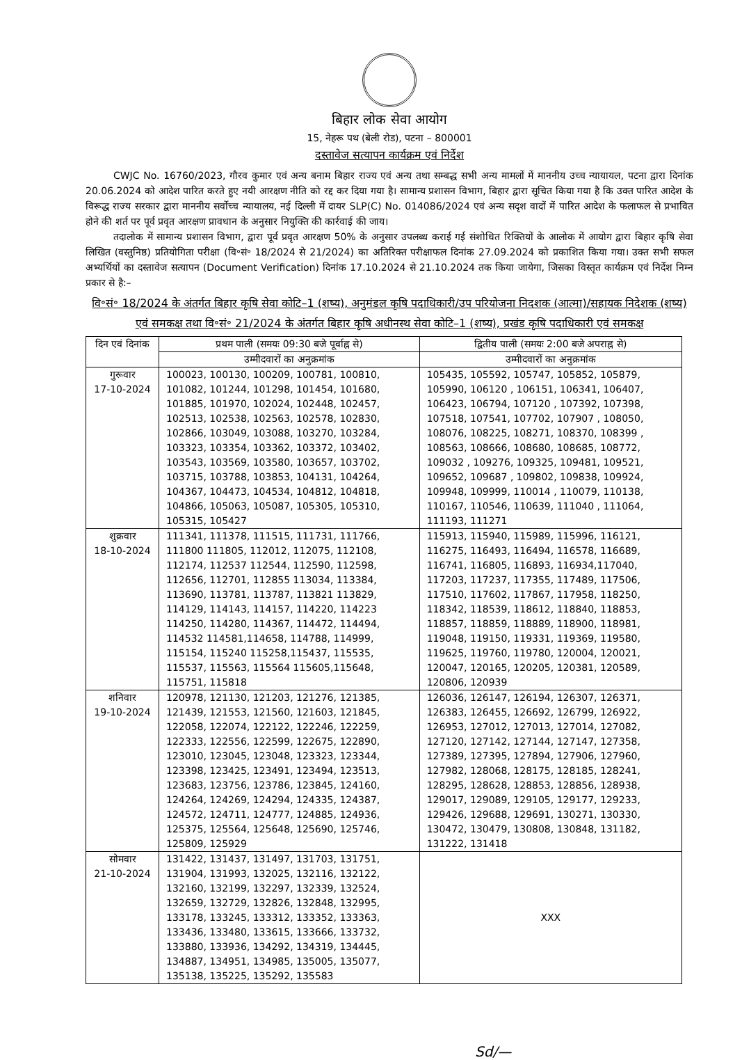बिहार लोक सेवा आयोग
15, नेहरू पथ (बेली रोड), पटना – 800001
दस्तावेज सत्यापन कार्यक्रम एवं निर्देश
CWJC No. 16760/2023, गौरव कुमार एवं अन्य बनाम बिहार राज्य एवं अन्य तथा सम्बद्ध सभी अन्य मामलों में माननीय उच्च न्यायायल, पटना द्वारा दिनांक 20.06.2024 को आदेश पारित करते हुए नयी आरक्षण नीति को रद्द कर दिया गया है। सामान्य प्रशासन विभाग, बिहार द्वारा सूचित किया गया है कि उक्त पारित आदेश के विरूद्ध राज्य सरकार द्वारा माननीय सर्वोच्च न्यायालय, नई दिल्ली में दायर SLP(C) No. 014086/2024 एवं अन्य सदृश वादों में पारित आदेश के फलाफल से प्रभावित होने की शर्त पर पूर्व प्रवृत आरक्षण प्रावधान के अनुसार नियुक्ति की कार्रवाई की जाय।
तदालोक में सामान्य प्रशासन विभाग, द्वारा पूर्व प्रवृत आरक्षण 50% के अनुसार उपलब्ध कराई गई संशोधित रिक्तियों के आलोक में आयोग द्वारा बिहार कृषि सेवा लिखित (वस्तुनिष्ठ) प्रतियोगिता परीक्षा (वि॰सं॰ 18/2024 से 21/2024) का अतिरिक्त परीक्षाफल दिनांक 27.09.2024 को प्रकाशित किया गया। उक्त सभी सफल अभ्यर्थियों का दस्तावेज सत्यापन (Document Verification) दिनांक 17.10.2024 से 21.10.2024 तक किया जायेगा, जिसका विस्तृत कार्यक्रम एवं निर्देश निम्न प्रकार से है:–
वि॰सं॰ 18/2024 के अंतर्गत बिहार कृषि सेवा कोटि–1 (शष्य), अनुमंडल कृषि पदाधिकारी/उप परियोजना निदशक (आत्मा)/सहायक निदेशक (शष्य) एवं समकक्ष तथा वि॰सं॰ 21/2024 के अंतर्गत बिहार कृषि अधीनस्थ सेवा कोटि–1 (शष्य), प्रखंड कृषि पदाधिकारी एवं समकक्ष
| दिन एवं दिनांक | प्रथम पाली (समयः 09:30 बजे पूर्वाह्न से) | द्वितीय पाली (समयः 2:00 बजे अपराह्न से) |
| --- | --- | --- |
| | उम्मीदवारों का अनुक्रमांक | उम्मीदवारों का अनुक्रमांक |
| गुरूवार 17-10-2024 | 100023, 100130, 100209, 100781, 100810, 101082, 101244, 101298, 101454, 101680, 101885, 101970, 102024, 102448, 102457, 102513, 102538, 102563, 102578, 102830, 102866, 103049, 103088, 103270, 103284, 103323, 103354, 103362, 103372, 103402, 103543, 103569, 103580, 103657, 103702, 103715, 103788, 103853, 104131, 104264, 104367, 104473, 104534, 104812, 104818, 104866, 105063, 105087, 105305, 105310, 105315, 105427 | 105435, 105592, 105747, 105852, 105879, 105990, 106120 , 106151, 106341, 106407, 106423, 106794, 107120 , 107392, 107398, 107518, 107541, 107702, 107907 , 108050, 108076, 108225, 108271, 108370, 108399 , 108563, 108666, 108680, 108685, 108772, 109032 , 109276, 109325, 109481, 109521, 109652, 109687 , 109802, 109838, 109924, 109948, 109999, 110014 , 110079, 110138, 110167, 110546, 110639, 111040 , 111064, 111193, 111271 |
| शुक्रवार 18-10-2024 | 111341, 111378, 111515, 111731, 111766, 111800 111805, 112012, 112075, 112108, 112174, 112537 112544, 112590, 112598, 112656, 112701, 112855 113034, 113384, 113690, 113781, 113787, 113821 113829, 114129, 114143, 114157, 114220, 114223 114250, 114280, 114367, 114472, 114494, 114532 114581,114658, 114788, 114999, 115154, 115240 115258,115437, 115535, 115537, 115563, 115564 115605,115648, 115751, 115818 | 115913, 115940, 115989, 115996, 116121, 116275, 116493, 116494, 116578, 116689, 116741, 116805, 116893, 116934,117040, 117203, 117237, 117355, 117489, 117506, 117510, 117602, 117867, 117958, 118250, 118342, 118539, 118612, 118840, 118853, 118857, 118859, 118889, 118900, 118981, 119048, 119150, 119331, 119369, 119580, 119625, 119760, 119780, 120004, 120021, 120047, 120165, 120205, 120381, 120589, 120806, 120939 |
| शनिवार 19-10-2024 | 120978, 121130, 121203, 121276, 121385, 121439, 121553, 121560, 121603, 121845, 122058, 122074, 122122, 122246, 122259, 122333, 122556, 122599, 122675, 122890, 123010, 123045, 123048, 123323, 123344, 123398, 123425, 123491, 123494, 123513, 123683, 123756, 123786, 123845, 124160, 124264, 124269, 124294, 124335, 124387, 124572, 124711, 124777, 124885, 124936, 125375, 125564, 125648, 125690, 125746, 125809, 125929 | 126036, 126147, 126194, 126307, 126371, 126383, 126455, 126692, 126799, 126922, 126953, 127012, 127013, 127014, 127082, 127120, 127142, 127144, 127147, 127358, 127389, 127395, 127894, 127906, 127960, 127982, 128068, 128175, 128185, 128241, 128295, 128628, 128853, 128856, 128938, 129017, 129089, 129105, 129177, 129233, 129426, 129688, 129691, 130271, 130330, 130472, 130479, 130808, 130848, 131182, 131222, 131418 |
| सोमवार 21-10-2024 | 131422, 131437, 131497, 131703, 131751, 131904, 131993, 132025, 132116, 132122, 132160, 132199, 132297, 132339, 132524, 132659, 132729, 132826, 132848, 132995, 133178, 133245, 133312, 133352, 133363, 133436, 133480, 133615, 133666, 133732, 133880, 133936, 134292, 134319, 134445, 134887, 134951, 134985, 135005, 135077, 135138, 135225, 135292, 135583 | XXX |
Sd/—